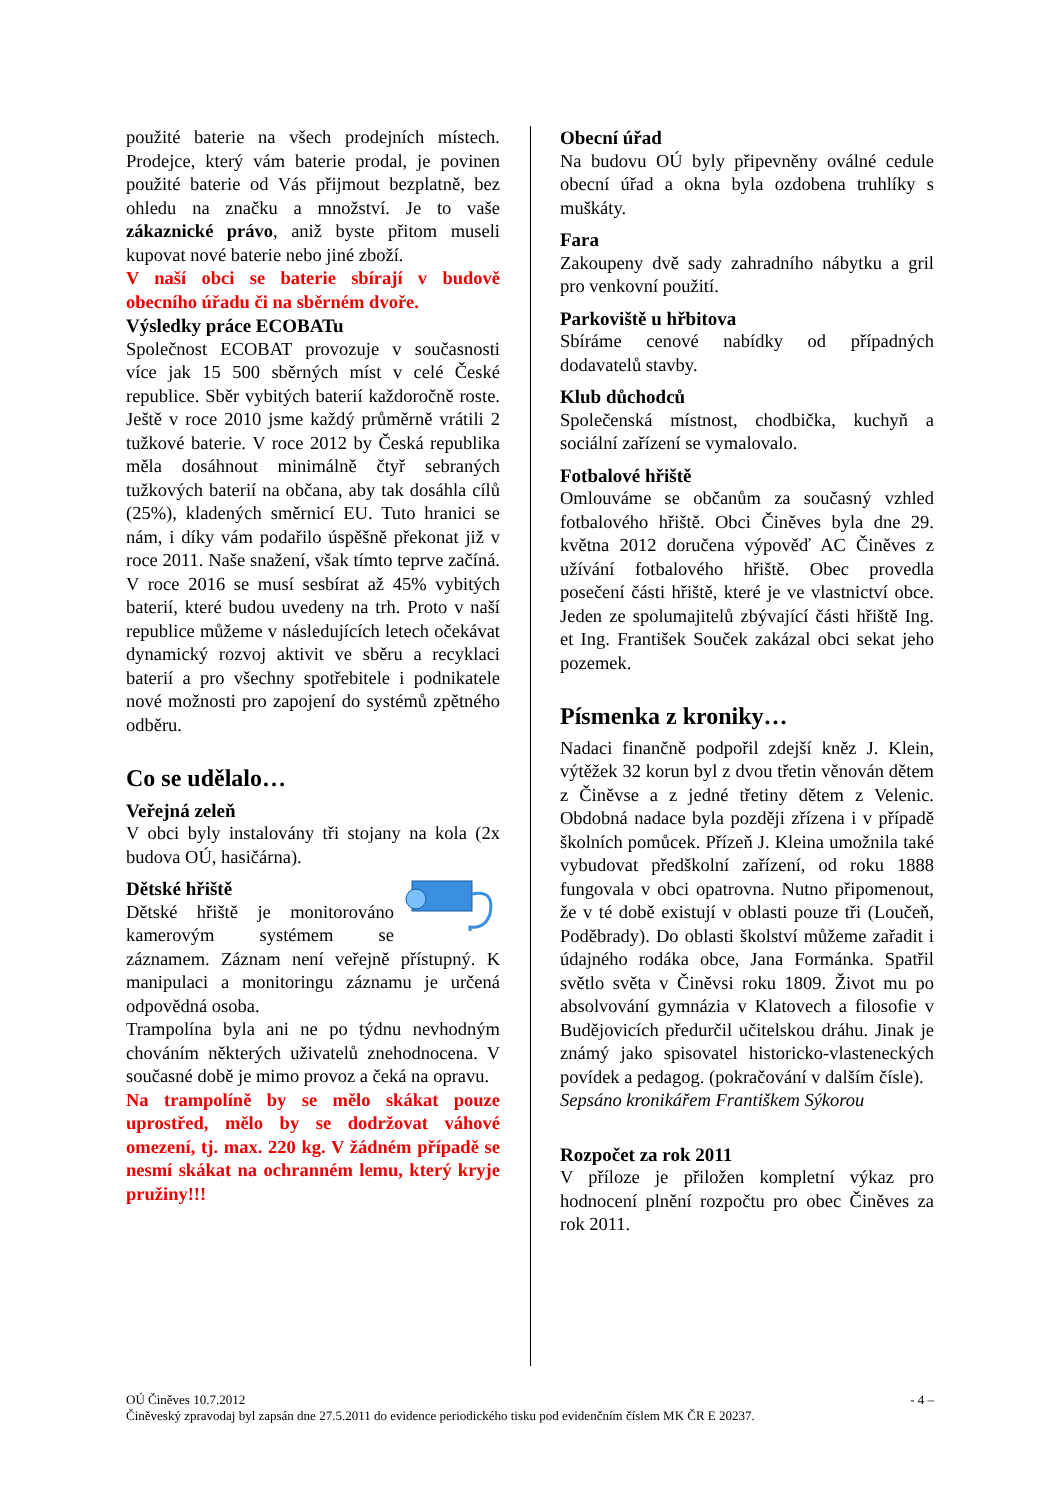použité baterie na všech prodejních místech. Prodejce, který vám baterie prodal, je povinen použité baterie od Vás přijmout bezplatně, bez ohledu na značku a množství. Je to vaše zákaznické právo, aniž byste přitom museli kupovat nové baterie nebo jiné zboží.
V naší obci se baterie sbírají v budově obecního úřadu či na sběrném dvoře.
Výsledky práce ECOBATu
Společnost ECOBAT provozuje v současnosti více jak 15 500 sběrných míst v celé České republice. Sběr vybitých baterií každoročně roste. Ještě v roce 2010 jsme každý průměrně vrátili 2 tužkové baterie. V roce 2012 by Česká republika měla dosáhnout minimálně čtyř sebraných tužkových baterií na občana, aby tak dosáhla cílů (25%), kladených směrnicí EU. Tuto hranici se nám, i díky vám podařilo úspěšně překonat již v roce 2011. Naše snažení, však tímto teprve začíná. V roce 2016 se musí sesbírat až 45% vybitých baterií, které budou uvedeny na trh. Proto v naší republice můžeme v následujících letech očekávat dynamický rozvoj aktivit ve sběru a recyklaci baterií a pro všechny spotřebitele i podnikatele nové možnosti pro zapojení do systémů zpětného odběru.
Co se udělalo…
Veřejná zeleň
V obci byly instalovány tři stojany na kola (2x budova OÚ, hasičárna).
Dětské hřiště
Dětské hřiště je monitorováno kamerovým systémem se záznamem. Záznam není veřejně přístupný. K manipulaci a monitoringu záznamu je určená odpovědná osoba.
Trampolína byla ani ne po týdnu nevhodným chováním některých uživatelů znehodnocena. V současné době je mimo provoz a čeká na opravu.
Na trampolíně by se mělo skákat pouze uprostřed, mělo by se dodržovat váhové omezení, tj. max. 220 kg. V žádném případě se nesmí skákat na ochranném lemu, který kryje pružiny!!!
Obecní úřad
Na budovu OÚ byly připevněny oválné cedule obecní úřad a okna byla ozdobena truhlíky s muškáty.
Fara
Zakoupeny dvě sady zahradního nábytku a gril pro venkovní použití.
Parkoviště u hřbitova
Sbíráme cenové nabídky od případných dodavatelů stavby.
Klub důchodců
Společenská místnost, chodbička, kuchyň a sociální zařízení se vymalovalo.
Fotbalové hřiště
Omlouváme se občanům za současný vzhled fotbalového hřiště. Obci Činěves byla dne 29. května 2012 doručena výpověď AC Činěves z užívání fotbalového hřiště. Obec provedla posečení části hřiště, které je ve vlastnictví obce. Jeden ze spolumajitelů zbývající části hřiště Ing. et Ing. František Souček zakázal obci sekat jeho pozemek.
Písmenka z kroniky…
Nadaci finančně podpořil zdejší kněz J. Klein, výtěžek 32 korun byl z dvou třetin věnován dětem z Činěvse a z jedné třetiny dětem z Velenic. Obdobná nadace byla později zřízena i v případě školních pomůcek. Přízeň J. Kleina umožnila také vybudovat předškolní zařízení, od roku 1888 fungovala v obci opatrovna. Nutno připomenout, že v té době existují v oblasti pouze tři (Loučeň, Poděbrady). Do oblasti školství můžeme zařadit i údajného rodáka obce, Jana Formánka. Spatřil světlo světa v Činěvsi roku 1809. Život mu po absolvování gymnázia v Klatovech a filosofie v Budějovicích předurčil učitelskou dráhu. Jinak je známý jako spisovatel historicko-vlasteneckých povídek a pedagog. (pokračování v dalším čísle).
Sepsáno kronikářem Františkem Sýkorou
Rozpočet za rok 2011
V příloze je přiložen kompletní výkaz pro hodnocení plnění rozpočtu pro obec Činěves za rok 2011.
OÚ Činěves 10.7.2012 - 4 –
Činěveský zpravodaj byl zapsán dne 27.5.2011 do evidence periodického tisku pod evidenčním číslem MK ČR E 20237.